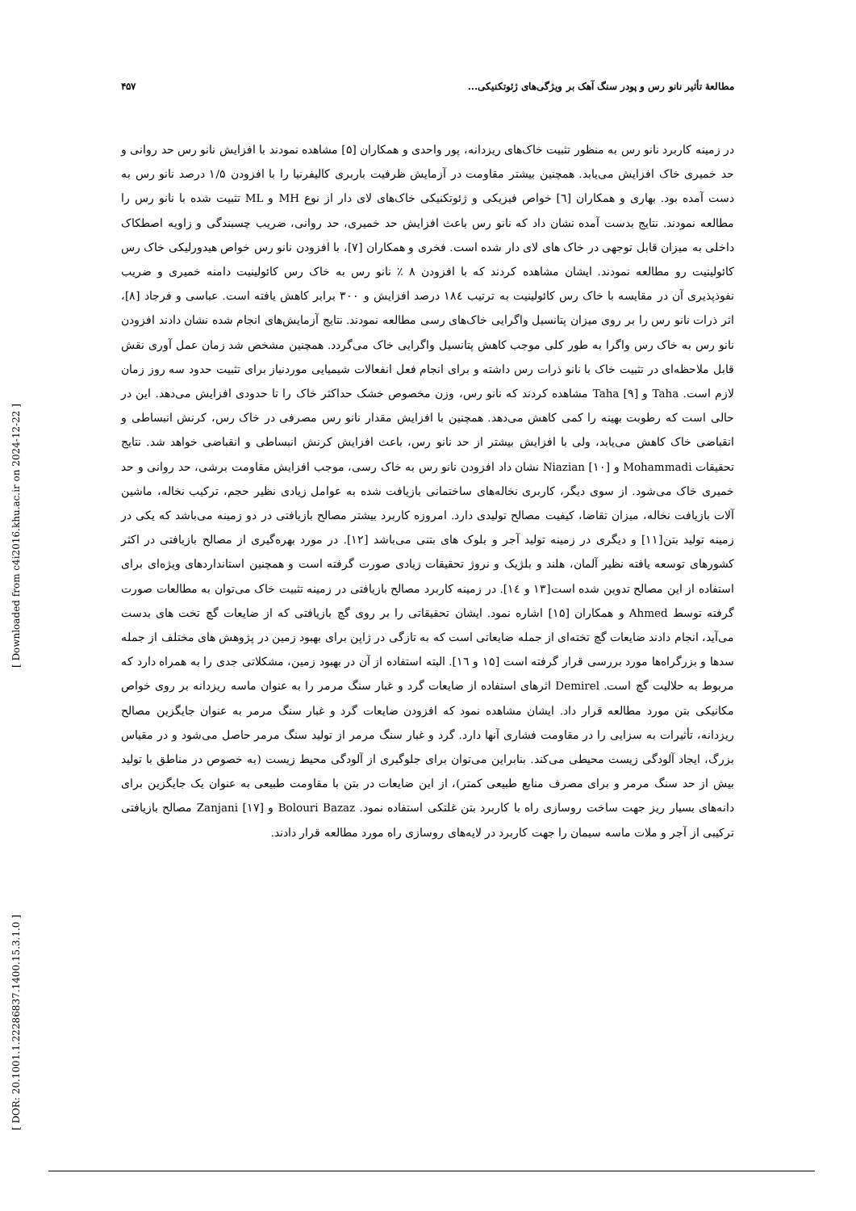مطالعهٔ تأثیر نانو رس و پودر سنگ آهک بر ویژگی‌های ژئوتکنیکی... ۴۵۷
[ Downloaded from c4i2016.khu.ac.ir on 2024-12-22 ]
[ DOR: 20.1001.1.22286837.1400.15.3.1.0 ]
در زمینه کاربرد نانو رس به منظور تثبیت خاک‌های ریزدانه، پور واحدی و همکاران [۵] مشاهده نمودند با افزایش نانو رس حد روانی و حد خمیری خاک افزایش می‌یابد. همچنین بیشتر مقاومت در آزمایش ظرفیت باربری کالیفرنیا را با افزودن ۱/۵ درصد نانو رس به دست آمده بود. بهاری و همکاران [٦] خواص فیزیکی و ژئوتکنیکی خاک‌های لای دار از نوع MH و ML تثبیت شده با نانو رس را مطالعه نمودند. نتایج بدست آمده نشان داد که نانو رس باعث افزایش حد خمیری، حد روانی، ضریب چسبندگی و زاویه اصطکاک داخلی به میزان قابل توجهی در خاک های لای دار شده است. فخری و همکاران [۷]، با افزودن نانو رس خواص هیدورلیکی خاک رس کائولینیت رو مطالعه نمودند. ایشان مشاهده کردند که با افزودن ۸ ٪ نانو رس به خاک رس کائولینیت دامنه خمیری و ضریب نفوذپذیری آن در مقایسه با خاک رس کائولینیت به ترتیب ۱۸٤ درصد افزایش و ۳۰۰ برابر کاهش یافته است. عباسی و فرجاد [۸]، اثر ذرات نانو رس را بر روی میزان پتانسیل واگرایی خاک‌های رسی مطالعه نمودند. نتایج آزمایش‌های انجام شده نشان دادند افزودن نانو رس به خاک رس واگرا به طور کلی موجب کاهش پتانسیل واگرایی خاک می‌گردد. همچنین مشخص شد زمان عمل آوری نقش قابل ملاحظه‌ای در تثبیت خاک با نانو ذرات رس داشته و برای انجام فعل انفعالات شیمیایی موردنیاز برای تثبیت حدود سه روز زمان لازم است. Taha و Taha [۹] مشاهده کردند که نانو رس، وزن مخصوص خشک حداکثر خاک را تا حدودی افزایش می‌دهد. این در حالی است که رطوبت بهینه را کمی کاهش می‌دهد. همچنین با افزایش مقدار نانو رس مصرفی در خاک رس، کرنش انبساطی و انقباضی خاک کاهش می‌یابد، ولی با افزایش بیشتر از حد نانو رس، باعث افزایش کرنش انبساطی و انقباضی خواهد شد. نتایج تحقیقات Mohammadi و Niazian [۱۰] نشان داد افزودن نانو رس به خاک رسی، موجب افزایش مقاومت برشی، حد روانی و حد خمیری خاک می‌شود. از سوی دیگر، کاربری نخاله‌های ساختمانی بازیافت شده به عوامل زیادی نظیر حجم، ترکیب نخاله، ماشین آلات بازیافت نخاله، میزان تقاضا، کیفیت مصالح تولیدی دارد. امروزه کاربرد بیشتر مصالح بازیافتی در دو زمینه می‌باشد که یکی در زمینه تولید بتن[۱۱] و دیگری در زمینه تولید آجر و بلوک های بتنی می‌باشد [۱۲]. در مورد بهره‌گیری از مصالح بازیافتی در اکثر کشورهای توسعه یافته نظیر آلمان، هلند و بلژیک و نروژ تحقیقات زیادی صورت گرفته است و همچنین استانداردهای ویژه‌ای برای استفاده از این مصالح تدوین شده است[۱۳ و ۱٤]. در زمینه کاربرد مصالح بازیافتی در زمینه تثبیت خاک می‌توان به مطالعات صورت گرفته توسط Ahmed و همکاران [۱۵] اشاره نمود. ایشان تحقیقاتی را بر روی گچ بازیافتی که از ضایعات گچ تخت های بدست می‌آید، انجام دادند ضایعات گچ تخته‌ای از جمله ضایعاتی است که به تازگی در ژاپن برای بهبود زمین در پژوهش های مختلف از جمله سدها و بزرگراه‌ها مورد بررسی قرار گرفته است [۱۵ و ۱٦]. البته استفاده از آن در بهبود زمین، مشکلاتی جدی را به همراه دارد که مربوط به حلالیت گچ است. Demirel اثرهای استفاده از ضایعات گرد و غبار سنگ مرمر را به عنوان ماسه ریزدانه بر روی خواص مکانیکی بتن مورد مطالعه قرار داد. ایشان مشاهده نمود که افزودن ضایعات گرد و غبار سنگ مرمر به عنوان جایگزین مصالح ریزدانه، تأثیرات به سزایی را در مقاومت فشاری آنها دارد. گرد و غبار سنگ مرمر از تولید سنگ مرمر حاصل می‌شود و در مقیاس بزرگ، ایجاد آلودگی زیست محیطی می‌کند. بنابراین می‌توان برای جلوگیری از آلودگی محیط زیست (به خصوص در مناطق با تولید بیش از حد سنگ مرمر و برای مصرف منابع طبیعی کمتر)، از این ضایعات در بتن با مقاومت طبیعی به عنوان یک جایگزین برای دانه‌های بسیار ریز جهت ساخت روسازی راه با کاربرد بتن غلتکی استفاده نمود. Bolouri Bazaz و Zanjani [۱۷] مصالح بازیافتی ترکیبی از آجر و ملات ماسه سیمان را جهت کاربرد در لایه‌های روسازی راه مورد مطالعه قرار دادند.